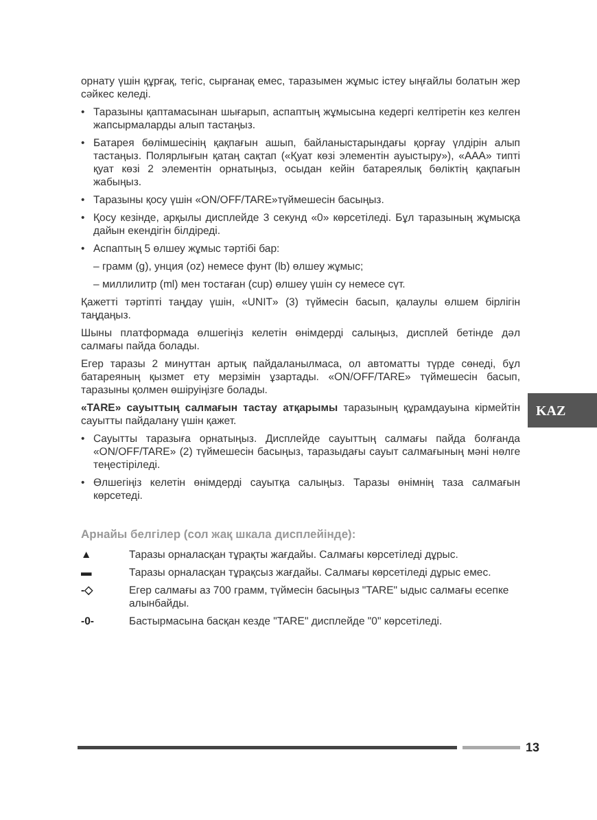орнату үшін құрғақ, тегіс, сырғанақ емес, таразымен жұмыс істеу ыңғайлы болатын жер сәйкес келеді.
• Таразыны қаптамасынан шығарып, аспаптың жұмысына кедергі келтіретін кез келген жапсырмаларды алып тастаңыз.
• Батарея бөлімшесінің қақпағын ашып, байланыстарындағы қорғау үлдірін алып тастаңыз. Полярлығын қатаң сақтап («Қуат көзі элементін ауыстыру»), «AAA» типті қуат көзі 2 элементін орнатыңыз, осыдан кейін батареялық бөліктің қақпағын жабыңыз.
• Таразыны қосу үшін «ON/OFF/TARE»түймешесін басыңыз.
• Қосу кезінде, арқылы дисплейде 3 секунд «0» көрсетіледі. Бұл таразының жұмысқа дайын екендігін білдіреді.
• Аспаптың 5 өлшеу жұмыс тәртібі бар:
– грамм (g), унция (oz) немесе фунт (lb) өлшеу жұмыс;
– миллилитр (ml) мен тостаған (cup) өлшеу үшін су немесе сүт.
Қажетті тәртіпті таңдау үшін, «UNIT» (3) түймесін басып, қалаулы өлшем бірлігін таңдаңыз.
Шыны платформада өлшегіңіз келетін өнімдерді салыңыз, дисплей бетінде дәл салмағы пайда болады.
Егер таразы 2 минуттан артық пайдаланылмаса, ол автоматты түрде сөнеді, бұл батареяның қызмет ету мерзімін ұзартады. «ON/OFF/TARE» түймешесін басып, таразыны қолмен өшіруіңізге болады.
«TARE» сауыттың салмағын тастау атқарымы таразының құрамдауына кірмейтін сауытты пайдалану үшін қажет.
• Сауытты таразыға орнатыңыз. Дисплейде сауыттың салмағы пайда болғанда «ON/OFF/TARE» (2) түймешесін басыңыз, таразыдағы сауыт салмағының мәні нөлге теңестіріледі.
• Өлшегіңіз келетін өнімдерді сауытқа салыңыз. Таразы өнімнің таза салмағын көрсетеді.
Арнайы белгілер (сол жақ шкала дисплейінде):
▲ Таразы орналасқан тұрақты жағдайы. Салмағы көрсетіледі дұрыс.
▬ Таразы орналасқан тұрақсыз жағдайы. Салмағы көрсетіледі дұрыс емес.
-◇ Егер салмағы аз 700 грамм, түймесін басыңыз "TARE" ыдыс салмағы есепке алынбайды.
-0- Бастырмасына басқан кезде "TARE" дисплейде "0" көрсетіледі.
KAZ
13